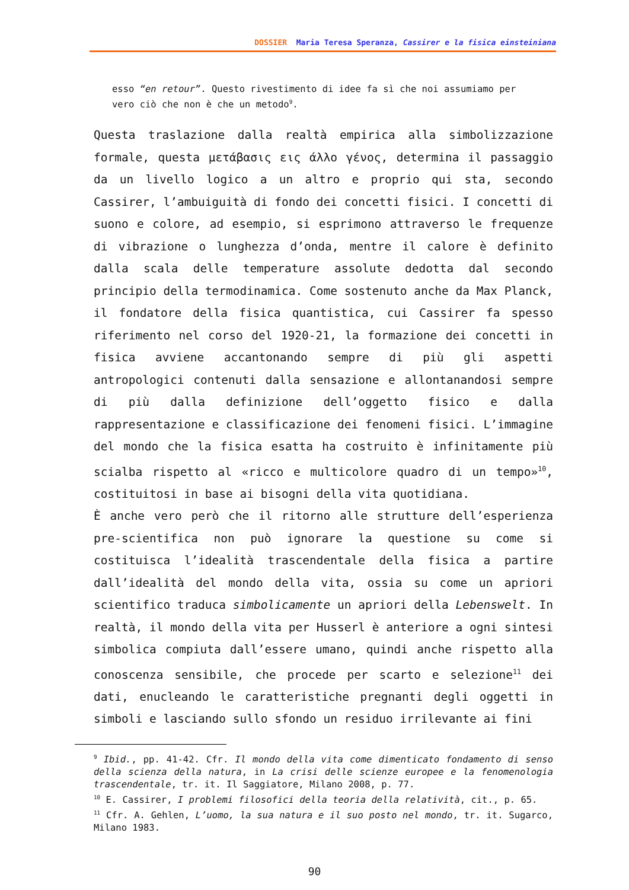DOSSIER Maria Teresa Speranza, Cassirer e la fisica einsteiniana
esso “en retour”. Questo rivestimento di idee fa sì che noi assumiamo per vero ciò che non è che un metodo<sup>9</sup>.
Questa traslazione dalla realtà empirica alla simbolizzazione formale, questa μετάβασις εις άλλο γένος, determina il passaggio da un livello logico a un altro e proprio qui sta, secondo Cassirer, l’ambuiguità di fondo dei concetti fisici. I concetti di suono e colore, ad esempio, si esprimono attraverso le frequenze di vibrazione o lunghezza d’onda, mentre il calore è definito dalla scala delle temperature assolute dedotta dal secondo principio della termodinamica. Come sostenuto anche da Max Planck, il fondatore della fisica quantistica, cui Cassirer fa spesso riferimento nel corso del 1920-21, la formazione dei concetti in fisica avviene accantonando sempre di più gli aspetti antropologici contenuti dalla sensazione e allontanandosi sempre di più dalla definizione dell’oggetto fisico e dalla rappresentazione e classificazione dei fenomeni fisici. L’immagine del mondo che la fisica esatta ha costruito è infinitamente più scialba rispetto al «ricco e multicolore quadro di un tempo»<sup>10</sup>, costituitosi in base ai bisogni della vita quotidiana.
È anche vero però che il ritorno alle strutture dell’esperienza pre-scientifica non può ignorare la questione su come si costituisca l’idealità trascendentale della fisica a partire dall’idealità del mondo della vita, ossia su come un apriori scientifico traduca simbolicamente un apriori della Lebenswelt. In realtà, il mondo della vita per Husserl è anteriore a ogni sintesi simbolica compiuta dall’essere umano, quindi anche rispetto alla conoscenza sensibile, che procede per scarto e selezione<sup>11</sup> dei dati, enucleando le caratteristiche pregnanti degli oggetti in simboli e lasciando sullo sfondo un residuo irrilevante ai fini
<sup>9</sup> Ibid., pp. 41-42. Cfr. Il mondo della vita come dimenticato fondamento di senso della scienza della natura, in La crisi delle scienze europee e la fenomenologia trascendentale, tr. it. Il Saggiatore, Milano 2008, p. 77.
<sup>10</sup> E. Cassirer, I problemi filosofici della teoria della relatività, cit., p. 65.
<sup>11</sup> Cfr. A. Gehlen, L’uomo, la sua natura e il suo posto nel mondo, tr. it. Sugarco, Milano 1983.
90